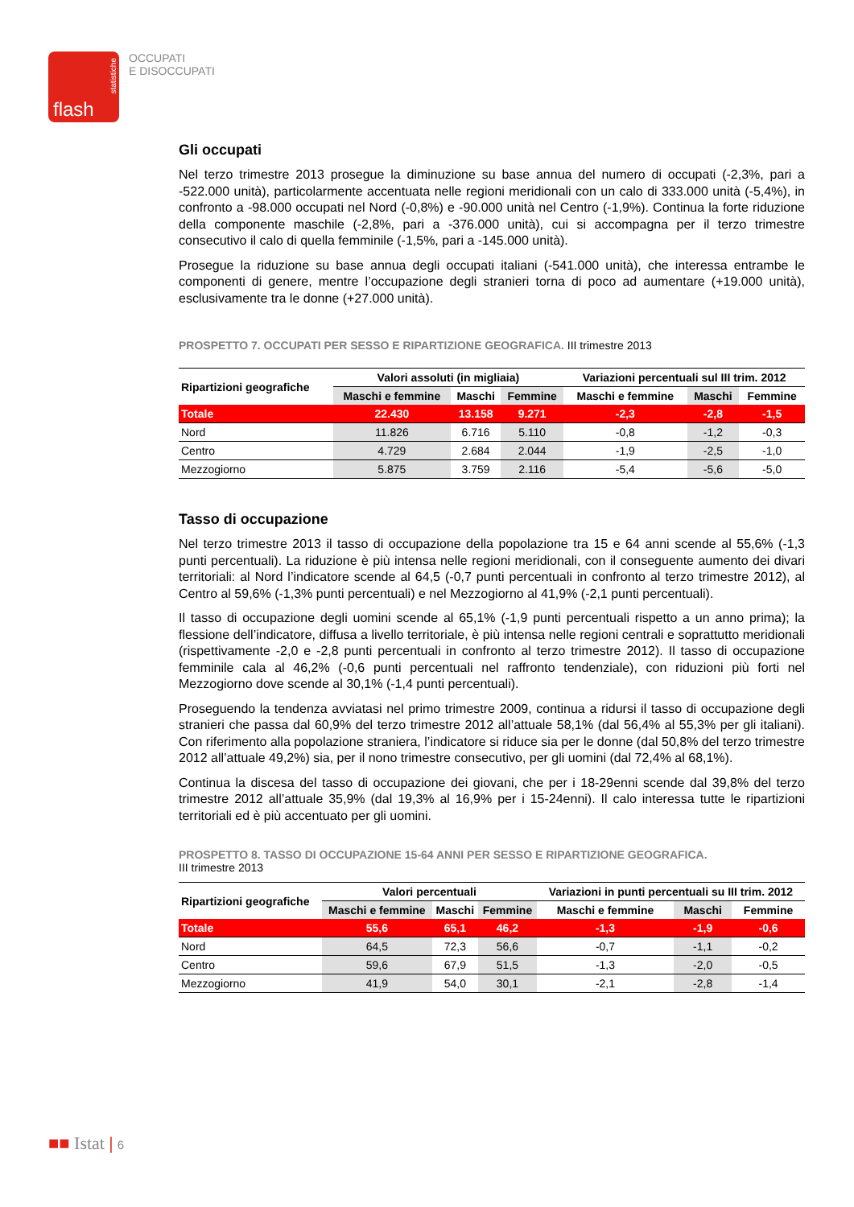statistiche
flash
OCCUPATI
E DISOCCUPATI
Gli occupati
Nel terzo trimestre 2013 prosegue la diminuzione su base annua del numero di occupati (-2,3%, pari a -522.000 unità), particolarmente accentuata nelle regioni meridionali con un calo di 333.000 unità (-5,4%), in confronto a -98.000 occupati nel Nord (-0,8%) e -90.000 unità nel Centro (-1,9%). Continua la forte riduzione della componente maschile (-2,8%, pari a -376.000 unità), cui si accompagna per il terzo trimestre consecutivo il calo di quella femminile (-1,5%, pari a -145.000 unità).
Prosegue la riduzione su base annua degli occupati italiani (-541.000 unità), che interessa entrambe le componenti di genere, mentre l’occupazione degli stranieri torna di poco ad aumentare (+19.000 unità), esclusivamente tra le donne (+27.000 unità).
PROSPETTO 7. OCCUPATI PER SESSO E RIPARTIZIONE GEOGRAFICA. III trimestre 2013
| Ripartizioni geografiche | Valori assoluti (in migliaia) | | | Variazioni percentuali sul III trim. 2012 | | |
| --- | --- | --- | --- | --- | --- | --- |
| | Maschi e femmine | Maschi | Femmine | Maschi e femmine | Maschi | Femmine |
| Totale | 22.430 | 13.158 | 9.271 | -2,3 | -2,8 | -1,5 |
| Nord | 11.826 | 6.716 | 5.110 | -0,8 | -1,2 | -0,3 |
| Centro | 4.729 | 2.684 | 2.044 | -1,9 | -2,5 | -1,0 |
| Mezzogiorno | 5.875 | 3.759 | 2.116 | -5,4 | -5,6 | -5,0 |
Tasso di occupazione
Nel terzo trimestre 2013 il tasso di occupazione della popolazione tra 15 e 64 anni scende al 55,6% (-1,3 punti percentuali). La riduzione è più intensa nelle regioni meridionali, con il conseguente aumento dei divari territoriali: al Nord l’indicatore scende al 64,5 (-0,7 punti percentuali in confronto al terzo trimestre 2012), al Centro al 59,6% (-1,3% punti percentuali) e nel Mezzogiorno al 41,9% (-2,1 punti percentuali).
Il tasso di occupazione degli uomini scende al 65,1% (-1,9 punti percentuali rispetto a un anno prima); la flessione dell’indicatore, diffusa a livello territoriale, è più intensa nelle regioni centrali e soprattutto meridionali (rispettivamente -2,0 e -2,8 punti percentuali in confronto al terzo trimestre 2012). Il tasso di occupazione femminile cala al 46,2% (-0,6 punti percentuali nel raffronto tendenziale), con riduzioni più forti nel Mezzogiorno dove scende al 30,1% (-1,4 punti percentuali).
Proseguendo la tendenza avviatasi nel primo trimestre 2009, continua a ridursi il tasso di occupazione degli stranieri che passa dal 60,9% del terzo trimestre 2012 all’attuale 58,1% (dal 56,4% al 55,3% per gli italiani). Con riferimento alla popolazione straniera, l’indicatore si riduce sia per le donne (dal 50,8% del terzo trimestre 2012 all’attuale 49,2%) sia, per il nono trimestre consecutivo, per gli uomini (dal 72,4% al 68,1%).
Continua la discesa del tasso di occupazione dei giovani, che per i 18-29enni scende dal 39,8% del terzo trimestre 2012 all’attuale 35,9% (dal 19,3% al 16,9% per i 15-24enni). Il calo interessa tutte le ripartizioni territoriali ed è più accentuato per gli uomini.
PROSPETTO 8. TASSO DI OCCUPAZIONE 15-64 ANNI PER SESSO E RIPARTIZIONE GEOGRAFICA.
III trimestre 2013
| Ripartizioni geografiche | Valori percentuali | | | Variazioni in punti percentuali su III trim. 2012 | | |
| --- | --- | --- | --- | --- | --- | --- |
| | Maschi e femmine | Maschi | Femmine | Maschi e femmine | Maschi | Femmine |
| Totale | 55,6 | 65,1 | 46,2 | -1,3 | -1,9 | -0,6 |
| Nord | 64,5 | 72,3 | 56,6 | -0,7 | -1,1 | -0,2 |
| Centro | 59,6 | 67,9 | 51,5 | -1,3 | -2,0 | -0,5 |
| Mezzogiorno | 41,9 | 54,0 | 30,1 | -2,1 | -2,8 | -1,4 |
■■ Istat | 6